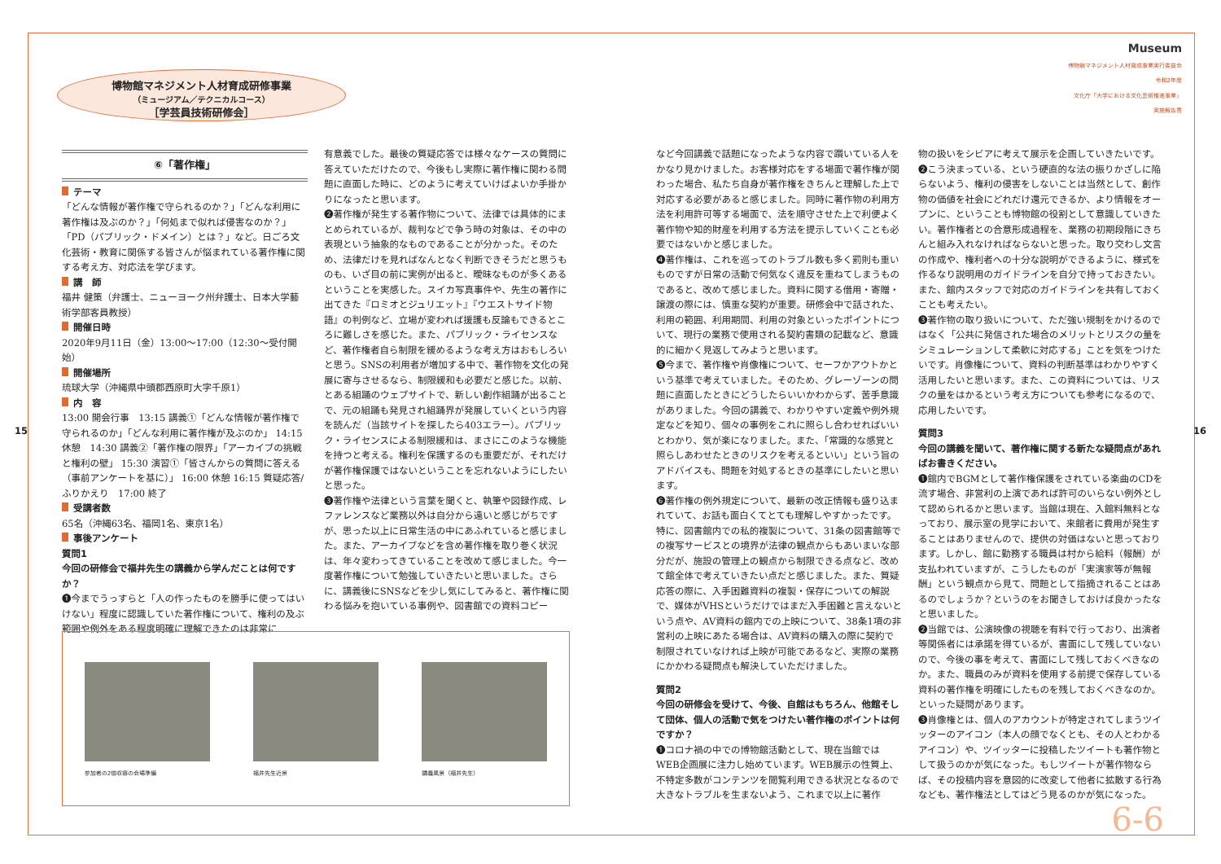博物館マネジメント人材育成研修事業
（ミュージアム／テクニカルコース）
［学芸員技術研修会］
⑥「著作権」
テーマ
「どんな情報が著作権で守られるのか？」「どんな利用に著作権は及ぶのか？」「何処まで似れば侵害なのか？」「PD（パブリック・ドメイン）とは？」など。日ごろ文化芸術・教育に関係する皆さんが悩まれている著作権に関する考え方、対応法を学びます。
講　師
福井 健策（弁護士、ニューヨーク州弁護士、日本大学藝術学部客員教授）
開催日時
2020年9月11日（金）13:00～17:00（12:30～受付開始）
開催場所
琉球大学（沖縄県中頭郡西原町大字千原1）
内　容
13:00 開会行事　13:15 講義①「どんな情報が著作権で守られるのか」「どんな利用に著作権が及ぶのか」 14:15 休憩　14:30 講義②「著作権の限界」「アーカイブの挑戦と権利の壁」 15:30 演習①「皆さんからの質問に答える（事前アンケートを基に）」 16:00 休憩 16:15 質疑応答/ふりかえり　17:00 終了
受講者数
65名（沖縄63名、福岡1名、東京1名）
事後アンケート
質問1
今回の研修会で福井先生の講義から学んだことは何ですか？
❶今までうっすらと「人の作ったものを勝手に使ってはいけない」程度に認識していた著作権について、権利の及ぶ範囲や例外をある程度明確に理解できたのは非常に
有意義でした。最後の質疑応答では様々なケースの質問に答えていただけたので、今後もし実際に著作権に関わる問題に直面した時に、どのように考えていけばよいか手掛かりになったと思います。
❷著作権が発生する著作物について、法律では具体的にまとめられているが、裁判などで争う時の対象は、その中の表現という抽象的なものであることが分かった。そのため、法律だけを見ればなんとなく判断できそうだと思うものも、いざ目の前に実例が出ると、曖昧なものが多くあるということを実感した。スイカ写真事件や、先生の著作に出てきた『ロミオとジュリエット』『ウエストサイド物語』の判例など、立場が変われば援護も反論もできるところに難しさを感じた。また、パブリック・ライセンスなど、著作権者自ら制限を緩めるような考え方はおもしろいと思う。SNSの利用者が増加する中で、著作物を文化の発展に寄与させるなら、制限緩和も必要だと感じた。以前、とある組踊のウェブサイトで、新しい創作組踊が出ることで、元の組踊も発見され組踊界が発展していくという内容を読んだ（当該サイトを探したら403エラー）。パブリック・ライセンスによる制限緩和は、まさにこのような機能を持つと考える。権利を保護するのも重要だが、それだけが著作権保護ではないということを忘れないようにしたいと思った。
❸著作権や法律という言葉を聞くと、執筆や図録作成、レファレンスなど業務以外は自分から遠いと感じがちですが、思った以上に日常生活の中にあふれていると感じました。また、アーカイブなどを含め著作権を取り巻く状況は、年々変わってきていることを改めて感じました。今一度著作権について勉強していきたいと思いました。さらに、講義後にSNSなどを少し気にしてみると、著作権に関わる悩みを抱いている事例や、図書館での資料コピー
参加者の2倍収容の会場準備
福井先生近景
講義風景（福井先生）
15
Museum
博物館マネジメント人材育成事業実行委員会
令和2年度
文化庁「大学における文化芸術推進事業」
実施報告書
など今回講義で話題になったような内容で躓いている人をかなり見かけました。お客様対応をする場面で著作権が関わった場合、私たち自身が著作権をきちんと理解した上で対応する必要があると感じました。同時に著作物の利用方法を利用許可等する場面で、法を順守させた上で利便よく著作物や知的財産を利用する方法を提示していくことも必要ではないかと感じました。
❹著作権は、これを巡ってのトラブル数も多く罰則も重いものですが日常の活動で何気なく違反を重ねてしまうものであると、改めて感じました。資料に関する借用・寄贈・譲渡の際には、慎重な契約が重要。研修会中で話された、利用の範囲、利用期間、利用の対象といったポイントについて、現行の業務で使用される契約書類の記載など、意識的に細かく見返してみようと思います。
❺今まで、著作権や肖像権について、セーフかアウトかという基準で考えていました。そのため、グレーゾーンの問題に直面したときにどうしたらいいかわからず、苦手意識がありました。今回の講義で、わかりやすい定義や例外規定などを知り、個々の事例をこれに照らし合わせればいいとわかり、気が楽になりました。また、「常識的な感覚と照らしあわせたときのリスクを考えるといい」という旨のアドバイスも、問題を対処するときの基準にしたいと思います。
❻著作権の例外規定について、最新の改正情報も盛り込まれていて、お話も面白くてとても理解しやすかったです。特に、図書館内での私的複製について、31条の図書館等での複写サービスとの境界が法律の観点からもあいまいな部分だが、施設の管理上の観点から制限できる点など、改めて館全体で考えていきたい点だと感じました。また、質疑応答の際に、入手困難資料の複製・保存についての解説で、媒体がVHSというだけではまだ入手困難と言えないという点や、AV資料の館内での上映について、38条1項の非営利の上映にあたる場合は、AV資料の購入の際に契約で制限されていなければ上映が可能であるなど、実際の業務にかかわる疑問点も解決していただけました。
質問2
今回の研修会を受けて、今後、自館はもちろん、他館そして団体、個人の活動で気をつけたい著作権のポイントは何ですか？
❶コロナ禍の中での博物館活動として、現在当館ではWEB企画展に注力し始めています。WEB展示の性質上、不特定多数がコンテンツを閲覧利用できる状況となるので大きなトラブルを生まないよう、これまで以上に著作
物の扱いをシビアに考えて展示を企画していきたいです。
❷こう決まっている、という硬直的な法の振りかざしに陥らないよう、権利の侵害をしないことは当然として、創作物の価値を社会にどれだけ還元できるか、より情報をオープンに、ということも博物館の役割として意識していきたい。著作権者との合意形成過程を、業務の初期段階にきちんと組み入れなければならないと思った。取り交わし文言の作成や、権利者への十分な説明ができるように、様式を作るなり説明用のガイドラインを自分で持っておきたい。また、館内スタッフで対応のガイドラインを共有しておくことも考えたい。
❸著作物の取り扱いについて、ただ強い規制をかけるのではなく「公共に発信された場合のメリットとリスクの量をシミュレーションして柔軟に対応する」ことを気をつけたいです。肖像権について、資料の判断基準はわかりやすく活用したいと思います。また、この資料については、リスクの量をはかるという考え方についても参考になるので、応用したいです。
質問3
今回の講義を聞いて、著作権に関する新たな疑問点があればお書きください。
❶館内でBGMとして著作権保護をされている楽曲のCDを流す場合、非営利の上演であれば許可のいらない例外として認められるかと思います。当館は現在、入館料無料となっており、展示室の見学において、来館者に費用が発生することはありませんので、提供の対価はないと思っております。しかし、館に勤務する職員は村から給料（報酬）が支払われていますが、こうしたものが「実演家等が無報酬」という観点から見て、問題として指摘されることはあるのでしょうか？というのをお聞きしておけば良かったなと思いました。
❷当館では、公演映像の視聴を有料で行っており、出演者等関係者には承諾を得ているが、書面にして残していないので、今後の事を考えて、書面にして残しておくべきなのか。また、職員のみが資料を使用する前提で保存している資料の著作権を明確にしたものを残しておくべきなのか。といった疑問があります。
❸肖像権とは、個人のアカウントが特定されてしまうツイッターのアイコン（本人の顔でなくとも、その人とわかるアイコン）や、ツイッターに投稿したツイートも著作物として扱うのかが気になった。もしツイートが著作物ならば、その投稿内容を意図的に改変して他者に拡散する行為なども、著作権法としてはどう見るのかが気になった。
6-6
16